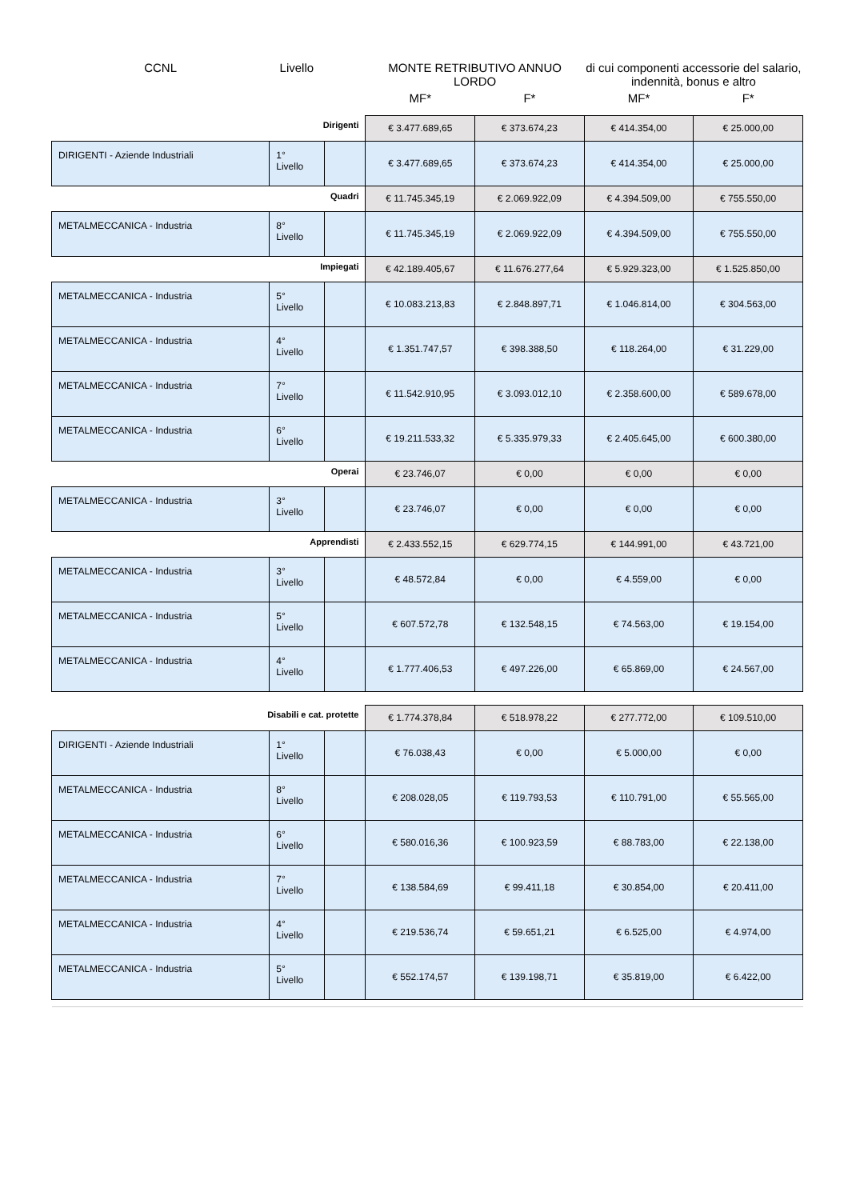| CCNL | Livello | | MONTE RETRIBUTIVO ANNUO LORDO | | di cui componenti accessorie del salario, indennità, bonus e altro | |
| --- | --- | --- | --- | --- | --- | --- |
| | | | MF* | F* | MF* | F* |
| Dirigenti | | | € 3.477.689,65 | € 373.674,23 | € 414.354,00 | € 25.000,00 |
| DIRIGENTI - Aziende Industriali | 1° Livello | | € 3.477.689,65 | € 373.674,23 | € 414.354,00 | € 25.000,00 |
| Quadri | | | € 11.745.345,19 | € 2.069.922,09 | € 4.394.509,00 | € 755.550,00 |
| METALMECCANICA - Industria | 8° Livello | | € 11.745.345,19 | € 2.069.922,09 | € 4.394.509,00 | € 755.550,00 |
| Impiegati | | | € 42.189.405,67 | € 11.676.277,64 | € 5.929.323,00 | € 1.525.850,00 |
| METALMECCANICA - Industria | 5° Livello | | € 10.083.213,83 | € 2.848.897,71 | € 1.046.814,00 | € 304.563,00 |
| METALMECCANICA - Industria | 4° Livello | | € 1.351.747,57 | € 398.388,50 | € 118.264,00 | € 31.229,00 |
| METALMECCANICA - Industria | 7° Livello | | € 11.542.910,95 | € 3.093.012,10 | € 2.358.600,00 | € 589.678,00 |
| METALMECCANICA - Industria | 6° Livello | | € 19.211.533,32 | € 5.335.979,33 | € 2.405.645,00 | € 600.380,00 |
| Operai | | | € 23.746,07 | € 0,00 | € 0,00 | € 0,00 |
| METALMECCANICA - Industria | 3° Livello | | € 23.746,07 | € 0,00 | € 0,00 | € 0,00 |
| Apprendisti | | | € 2.433.552,15 | € 629.774,15 | € 144.991,00 | € 43.721,00 |
| METALMECCANICA - Industria | 3° Livello | | € 48.572,84 | € 0,00 | € 4.559,00 | € 0,00 |
| METALMECCANICA - Industria | 5° Livello | | € 607.572,78 | € 132.548,15 | € 74.563,00 | € 19.154,00 |
| METALMECCANICA - Industria | 4° Livello | | € 1.777.406,53 | € 497.226,00 | € 65.869,00 | € 24.567,00 |
| Disabili e cat. protette | | | € 1.774.378,84 | € 518.978,22 | € 277.772,00 | € 109.510,00 |
| DIRIGENTI - Aziende Industriali | 1° Livello | | € 76.038,43 | € 0,00 | € 5.000,00 | € 0,00 |
| METALMECCANICA - Industria | 8° Livello | | € 208.028,05 | € 119.793,53 | € 110.791,00 | € 55.565,00 |
| METALMECCANICA - Industria | 6° Livello | | € 580.016,36 | € 100.923,59 | € 88.783,00 | € 22.138,00 |
| METALMECCANICA - Industria | 7° Livello | | € 138.584,69 | € 99.411,18 | € 30.854,00 | € 20.411,00 |
| METALMECCANICA - Industria | 4° Livello | | € 219.536,74 | € 59.651,21 | € 6.525,00 | € 4.974,00 |
| METALMECCANICA - Industria | 5° Livello | | € 552.174,57 | € 139.198,71 | € 35.819,00 | € 6.422,00 |